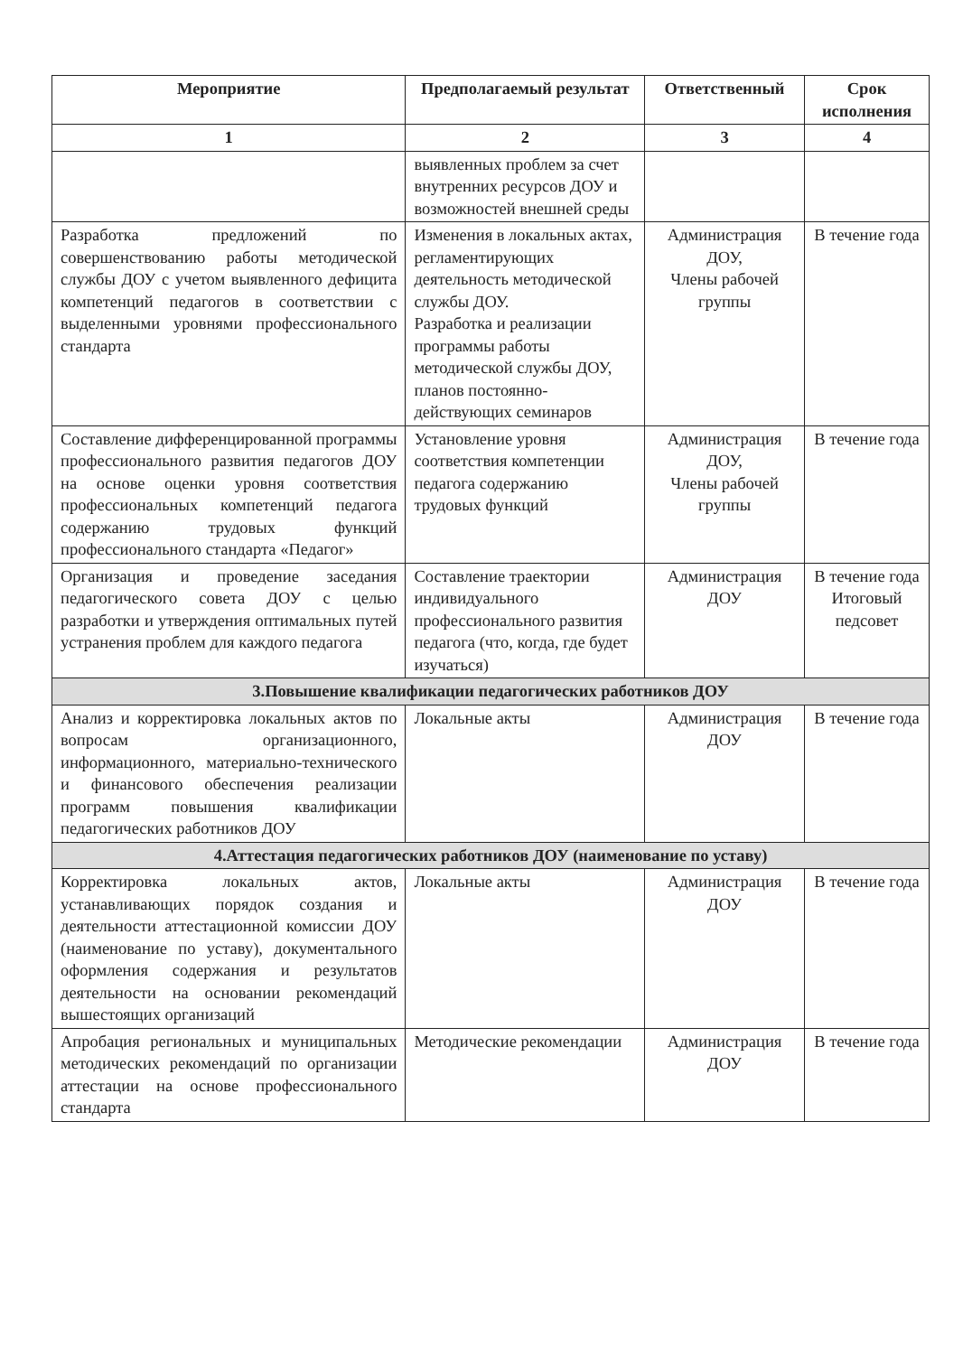| Мероприятие | Предполагаемый результат | Ответственный | Срок исполнения |
| --- | --- | --- | --- |
| 1 | 2 | 3 | 4 |
| | выявленных проблем за счет внутренних ресурсов ДОУ и возможностей внешней среды | | |
| Разработка предложений по совершенствованию работы методической службы ДОУ с учетом выявленного дефицита компетенций педагогов в соответствии с выделенными уровнями профессионального стандарта | Изменения в локальных актах, регламентирующих деятельность методической службы ДОУ. Разработка и реализации программы работы методической службы ДОУ, планов постоянно-действующих семинаров | Администрация ДОУ, Члены рабочей группы | В течение года |
| Составление дифференцированной программы профессионального развития педагогов ДОУ на основе оценки уровня соответствия профессиональных компетенций педагога содержанию трудовых функций профессионального стандарта «Педагог» | Установление уровня соответствия компетенции педагога содержанию трудовых функций | Администрация ДОУ, Члены рабочей группы | В течение года |
| Организация и проведение заседания педагогического совета ДОУ с целью разработки и утверждения оптимальных путей устранения проблем для каждого педагога | Составление траектории индивидуального профессионального развития педагога (что, когда, где будет изучаться) | Администрация ДОУ | В течение года Итоговый педсовет |
| 3.Повышение квалификации педагогических работников ДОУ | | | |
| Анализ и корректировка локальных актов по вопросам организационного, информационного, материально-технического и финансового обеспечения реализации программ повышения квалификации педагогических работников ДОУ | Локальные акты | Администрация ДОУ | В течение года |
| 4.Аттестация педагогических работников ДОУ (наименование по уставу) | | | |
| Корректировка локальных актов, устанавливающих порядок создания и деятельности аттестационной комиссии ДОУ (наименование по уставу), документального оформления содержания и результатов деятельности на основании рекомендаций вышестоящих организаций | Локальные акты | Администрация ДОУ | В течение года |
| Апробация региональных и муниципальных методических рекомендаций по организации аттестации на основе профессионального стандарта | Методические рекомендации | Администрация ДОУ | В течение года |